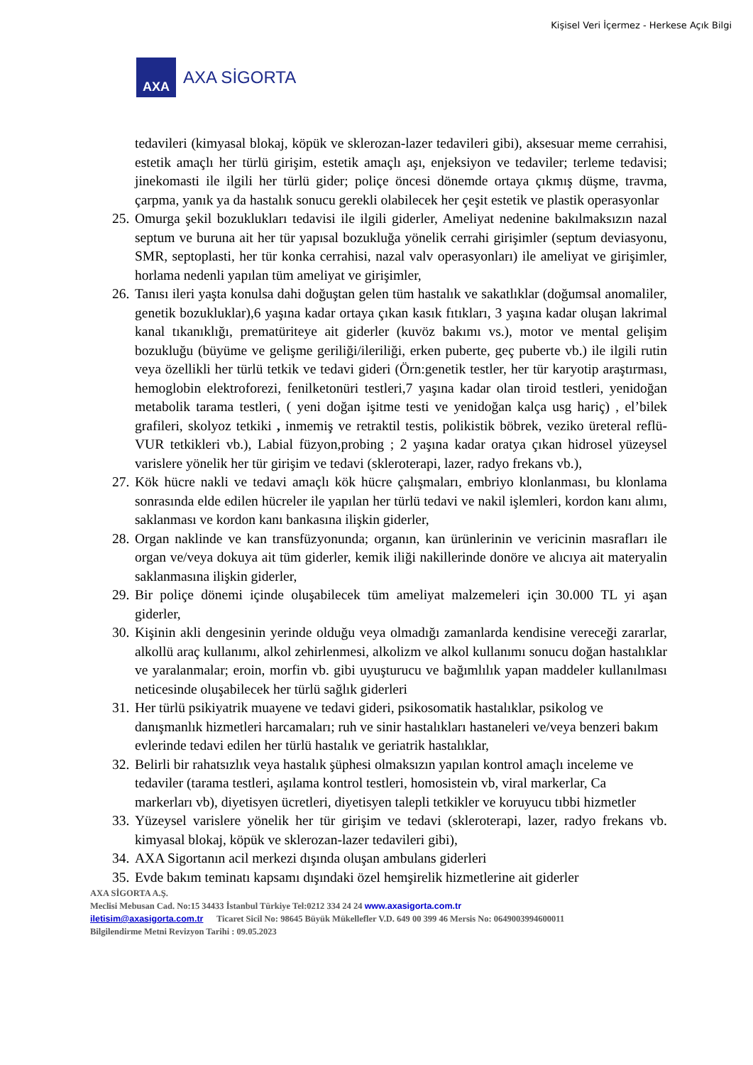Kişisel Veri İçermez - Herkese Açık Bilgi
AXA
AXA SİGORTA
tedavileri (kimyasal blokaj, köpük ve sklerozan-lazer tedavileri gibi), aksesuar meme cerrahisi, estetik amaçlı her türlü girişim, estetik amaçlı aşı, enjeksiyon ve tedaviler; terleme tedavisi; jinekomasti ile ilgili her türlü gider; poliçe öncesi dönemde ortaya çıkmış düşme, travma, çarpma, yanık ya da hastalık sonucu gerekli olabilecek her çeşit estetik ve plastik operasyonlar
25.
Omurga şekil bozuklukları tedavisi ile ilgili giderler, Ameliyat nedenine bakılmaksızın nazal septum ve buruna ait her tür yapısal bozukluğa yönelik cerrahi girişimler (septum deviasyonu, SMR, septoplasti, her tür konka cerrahisi, nazal valv operasyonları) ile ameliyat ve girişimler, horlama nedenli yapılan tüm ameliyat ve girişimler,
26.
Tanısı ileri yaşta konulsa dahi doğuştan gelen tüm hastalık ve sakatlıklar (doğumsal anomaliler, genetik bozukluklar),6 yaşına kadar ortaya çıkan kasık fıtıkları, 3 yaşına kadar oluşan lakrimal kanal tıkanıklığı, prematüriteye ait giderler (kuvöz bakımı vs.), motor ve mental gelişim bozukluğu (büyüme ve gelişme geriliği/ileriliği, erken puberte, geç puberte vb.) ile ilgili rutin veya özellikli her türlü tetkik ve tedavi gideri (Örn:genetik testler, her tür karyotip araştırması, hemoglobin elektroforezi, fenilketonüri testleri,7 yaşına kadar olan tiroid testleri, yenidoğan metabolik tarama testleri, ( yeni doğan işitme testi ve yenidoğan kalça usg hariç) , el’bilek grafileri, skolyoz tetkiki , inmemiş ve retraktil testis, polikistik böbrek, veziko üreteral reflü-VUR tetkikleri vb.), Labial füzyon,probing ; 2 yaşına kadar oratya çıkan hidrosel yüzeysel varislere yönelik her tür girişim ve tedavi (skleroterapi, lazer, radyo frekans vb.),
27.
Kök hücre nakli ve tedavi amaçlı kök hücre çalışmaları, embriyo klonlanması, bu klonlama sonrasında elde edilen hücreler ile yapılan her türlü tedavi ve nakil işlemleri, kordon kanı alımı, saklanması ve kordon kanı bankasına ilişkin giderler,
28.
Organ naklinde ve kan transfüzyonunda; organın, kan ürünlerinin ve vericinin masrafları ile organ ve/veya dokuya ait tüm giderler, kemik iliği nakillerinde donöre ve alıcıya ait materyalin saklanmasına ilişkin giderler,
29.
Bir poliçe dönemi içinde oluşabilecek tüm ameliyat malzemeleri için 30.000 TL yi aşan giderler,
30.
Kişinin akli dengesinin yerinde olduğu veya olmadığı zamanlarda kendisine vereceği zararlar, alkollü araç kullanımı, alkol zehirlenmesi, alkolizm ve alkol kullanımı sonucu doğan hastalıklar ve yaralanmalar; eroin, morfin vb. gibi uyuşturucu ve bağımlılık yapan maddeler kullanılması neticesinde oluşabilecek her türlü sağlık giderleri
31.
Her türlü psikiyatrik muayene ve tedavi gideri, psikosomatik hastalıklar, psikolog ve danışmanlık hizmetleri harcamaları; ruh ve sinir hastalıkları hastaneleri ve/veya benzeri bakım evlerinde tedavi edilen her türlü hastalık ve geriatrik hastalıklar,
32.
Belirli bir rahatsızlık veya hastalık şüphesi olmaksızın yapılan kontrol amaçlı inceleme ve tedaviler (tarama testleri, aşılama kontrol testleri, homosistein vb, viral markerlar, Ca markerları vb), diyetisyen ücretleri, diyetisyen talepli tetkikler ve koruyucu tıbbi hizmetler
33.
Yüzeysel varislere yönelik her tür girişim ve tedavi (skleroterapi, lazer, radyo frekans vb. kimyasal blokaj, köpük ve sklerozan-lazer tedavileri gibi),
34.
AXA Sigortanın acil merkezi dışında oluşan ambulans giderleri
35.
Evde bakım teminatı kapsamı dışındaki özel hemşirelik hizmetlerine ait giderler
AXA SİGORTA A.Ş.
Meclisi Mebusan Cad. No:15 34433 İstanbul Türkiye Tel:0212 334 24 24 www.axasigorta.com.tr
iletisim@axasigorta.com.tr Ticaret Sicil No: 98645 Büyük Mükellefler V.D. 649 00 399 46 Mersis No: 0649003994600011
Bilgilendirme Metni Revizyon Tarihi : 09.05.2023